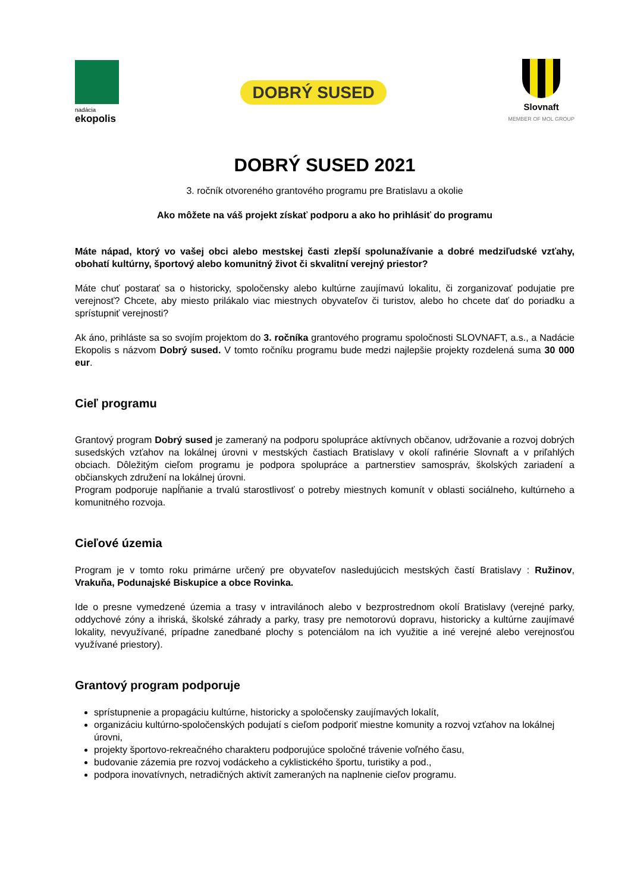nadácia
ekopolis
DOBRÝ SUSED
Slovnaft
MEMBER OF MOL GROUP
DOBRÝ SUSED 2021
3. ročník otvoreného grantového programu pre Bratislavu a okolie
Ako môžete na váš projekt získať podporu a ako ho prihlásiť do programu
Máte nápad, ktorý vo vašej obci alebo mestskej časti zlepší spolunažívanie a dobré medziľudské vzťahy, obohatí kultúrny, športový alebo komunitný život či skvalitní verejný priestor?
Máte chuť postarať sa o historicky, spoločensky alebo kultúrne zaujímavú lokalitu, či zorganizovať podujatie pre verejnosť? Chcete, aby miesto prilákalo viac miestnych obyvateľov či turistov, alebo ho chcete dať do poriadku a sprístupniť verejnosti?
Ak áno, prihláste sa so svojím projektom do 3. ročníka grantového programu spoločnosti SLOVNAFT, a.s., a Nadácie Ekopolis s názvom Dobrý sused. V tomto ročníku programu bude medzi najlepšie projekty rozdelená suma 30 000 eur.
Cieľ programu
Grantový program Dobrý sused je zameraný na podporu spolupráce aktívnych občanov, udržovanie a rozvoj dobrých susedských vzťahov na lokálnej úrovni v mestských častiach Bratislavy v okolí rafinérie Slovnaft a v priľahlých obciach. Dôležitým cieľom programu je podpora spolupráce a partnerstiev samospráv, školských zariadení a občianskych združení na lokálnej úrovni.
Program podporuje napĺňanie a trvalú starostlivosť o potreby miestnych komunít v oblasti sociálneho, kultúrneho a komunitného rozvoja.
Cieľové územia
Program je v tomto roku primárne určený pre obyvateľov nasledujúcich mestských častí Bratislavy : Ružinov, Vrakuňa, Podunajské Biskupice a obce Rovinka.
Ide o presne vymedzené územia a trasy v intravilánoch alebo v bezprostrednom okolí Bratislavy (verejné parky, oddychové zóny a ihriská, školské záhrady a parky, trasy pre nemotorovú dopravu, historicky a kultúrne zaujímavé lokality, nevyužívané, prípadne zanedbané plochy s potenciálom na ich využitie a iné verejné alebo verejnosťou využívané priestory).
Grantový program podporuje
sprístupnenie a propagáciu kultúrne, historicky a spoločensky zaujímavých lokalít,
organizáciu kultúrno-spoločenských podujatí s cieľom podporiť miestne komunity a rozvoj vzťahov na lokálnej úrovni,
projekty športovo-rekreačného charakteru podporujúce spoločné trávenie voľného času,
budovanie zázemia pre rozvoj vodáckeho a cyklistického športu, turistiky a pod.,
podpora inovatívnych, netradičných aktivít zameraných na naplnenie cieľov programu.